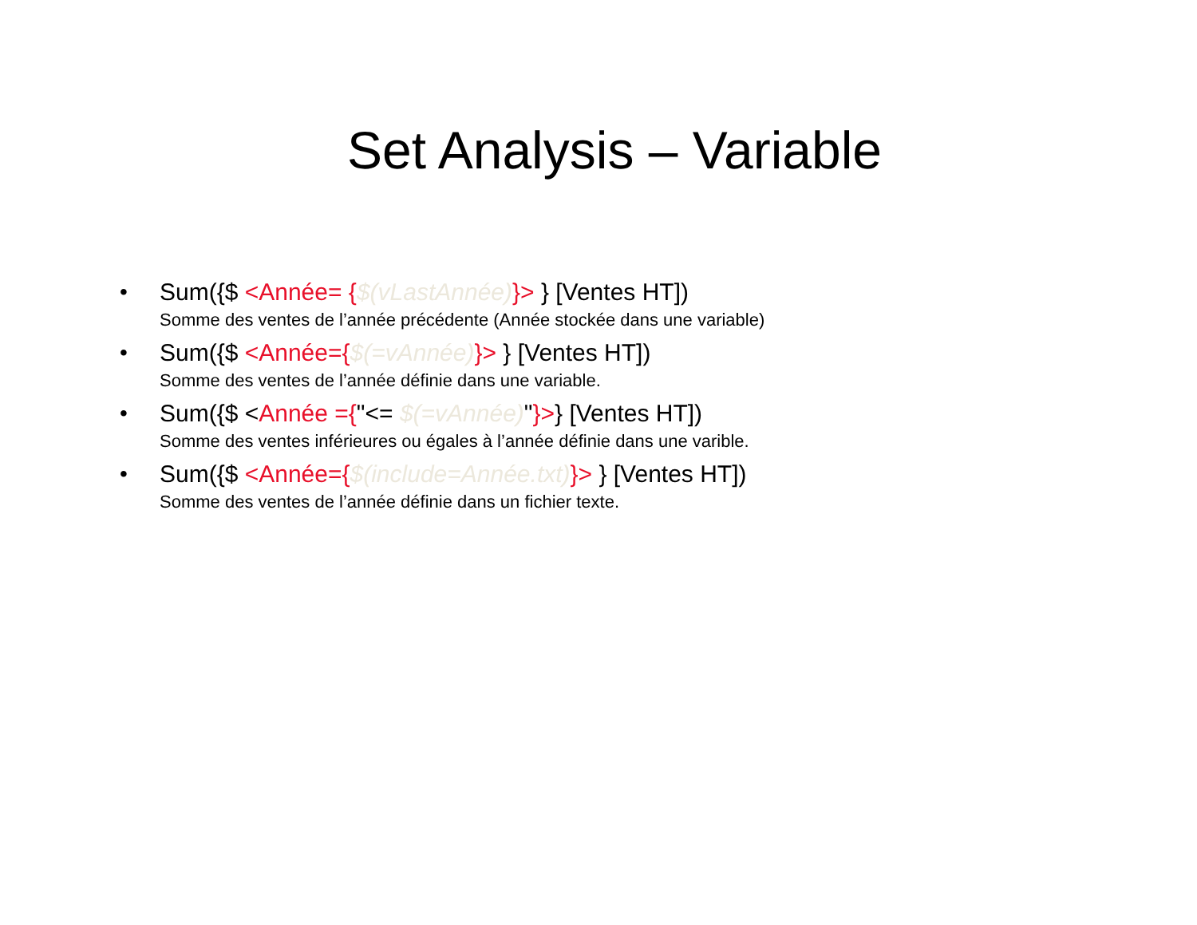Set Analysis – Variable
• Sum({$ <Année= {$(vLastAnnée)}> } [Ventes HT])
Somme des ventes de l’année précédente (Année stockée dans une variable)
• Sum({$ <Année={$(=vAnnée)}> } [Ventes HT])
Somme des ventes de l’année définie dans une variable.
• Sum({$ <Année ={"<= $(=vAnnée)"}>} [Ventes HT])
Somme des ventes inférieures ou égales à l’année définie dans une varible.
• Sum({$ <Année={$(include=Année.txt)}> } [Ventes HT])
Somme des ventes de l’année définie dans un fichier texte.